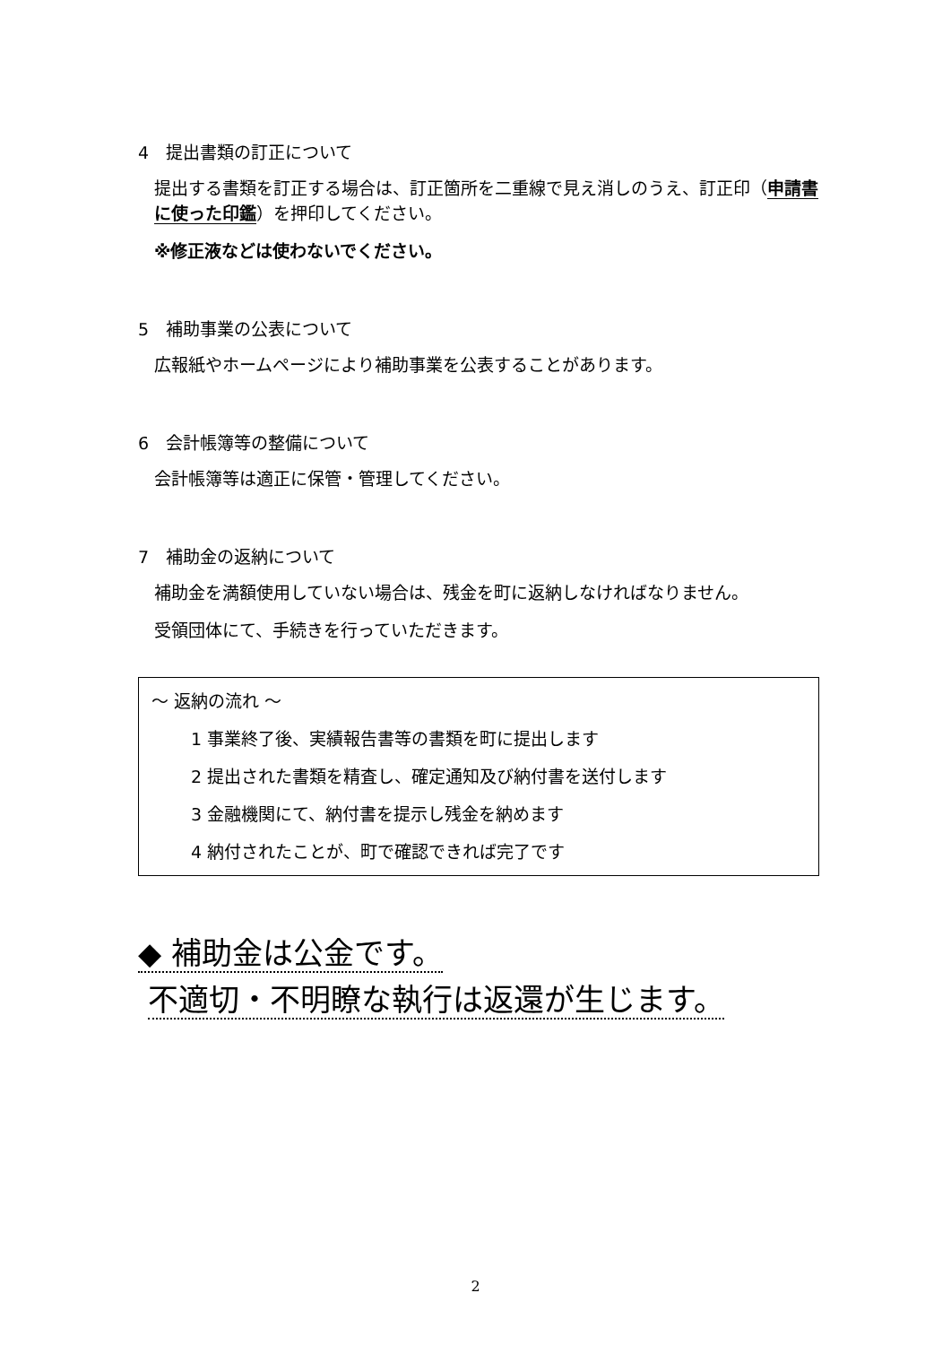4　提出書類の訂正について
提出する書類を訂正する場合は、訂正箇所を二重線で見え消しのうえ、訂正印（申請書に使った印鑑）を押印してください。
※修正液などは使わないでください。
5　補助事業の公表について
広報紙やホームページにより補助事業を公表することがあります。
6　会計帳簿等の整備について
会計帳簿等は適正に保管・管理してください。
7　補助金の返納について
補助金を満額使用していない場合は、残金を町に返納しなければなりません。
受領団体にて、手続きを行っていただきます。
～ 返納の流れ ～
1 事業終了後、実績報告書等の書類を町に提出します
2 提出された書類を精査し、確定通知及び納付書を送付します
3 金融機関にて、納付書を提示し残金を納めます
4 納付されたことが、町で確認できれば完了です
◆ 補助金は公金です。
不適切・不明瞭な執行は返還が生じます。
2